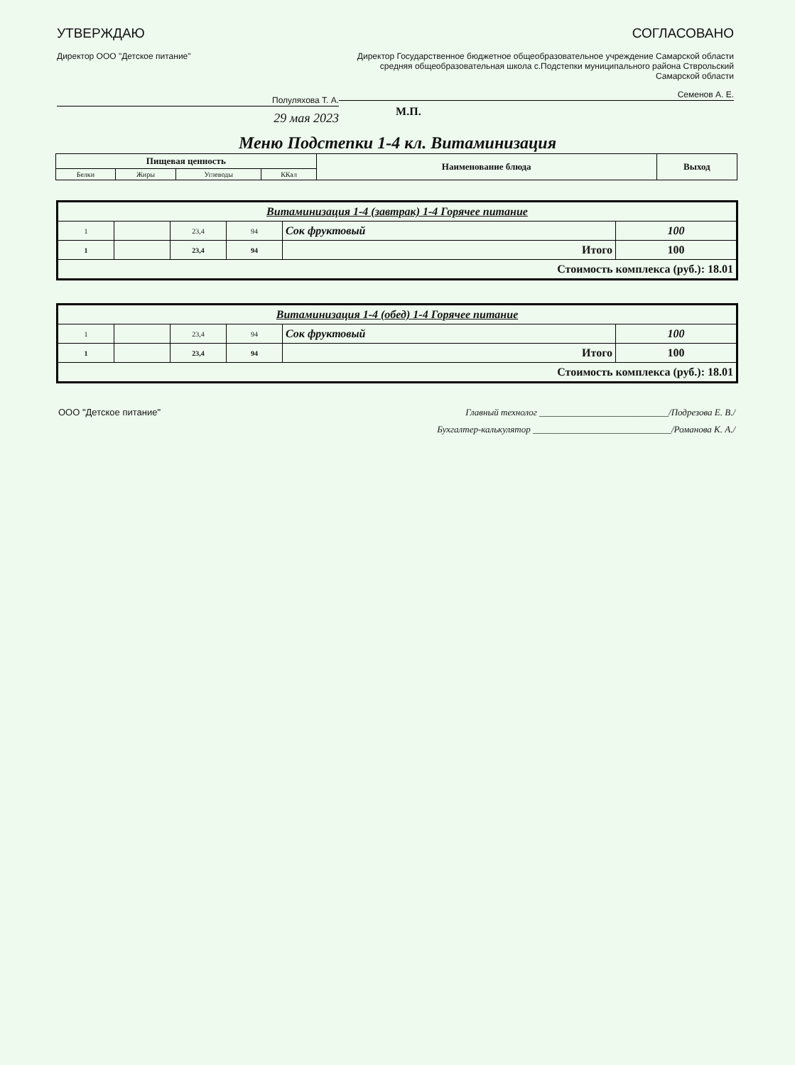УТВЕРЖДАЮ
Директор ООО "Детское питание"
Полуляхова Т. А.
29 мая 2023
СОГЛАСОВАНО
Директор Государственное бюджетное общеобразовательное учреждение Самарской области средняя общеобразовательная школа с.Подстепки муниципального района Стврольский Самарской области
Семенов А. Е.
М.П.
Меню Подстепки 1-4 кл. Витаминизация
| Пищевая ценность | | | | Наименование блюда | Выход |
| --- | --- | --- | --- | --- | --- |
| Белки | Жиры | Углеводы | ККал | | |
| Витаминизация 1-4 (завтрак) 1-4 Горячее питание | | | | | |
| 1 | | 23,4 | 94 | Сок фруктовый | 100 |
| 1 | | 23,4 | 94 | Итого | 100 |
| Стоимость комплекса (руб.): 18.01 | | | | | |
| Витаминизация 1-4 (обед) 1-4 Горячее питание | | | | | |
| 1 | | 23,4 | 94 | Сок фруктовый | 100 |
| 1 | | 23,4 | 94 | Итого | 100 |
| Стоимость комплекса (руб.): 18.01 | | | | | |
ООО "Детское питание" Главный технолог ____________________________/Подрезова Е. В./
Бухгалтер-калькулятор ______________________________/Романова К. А./